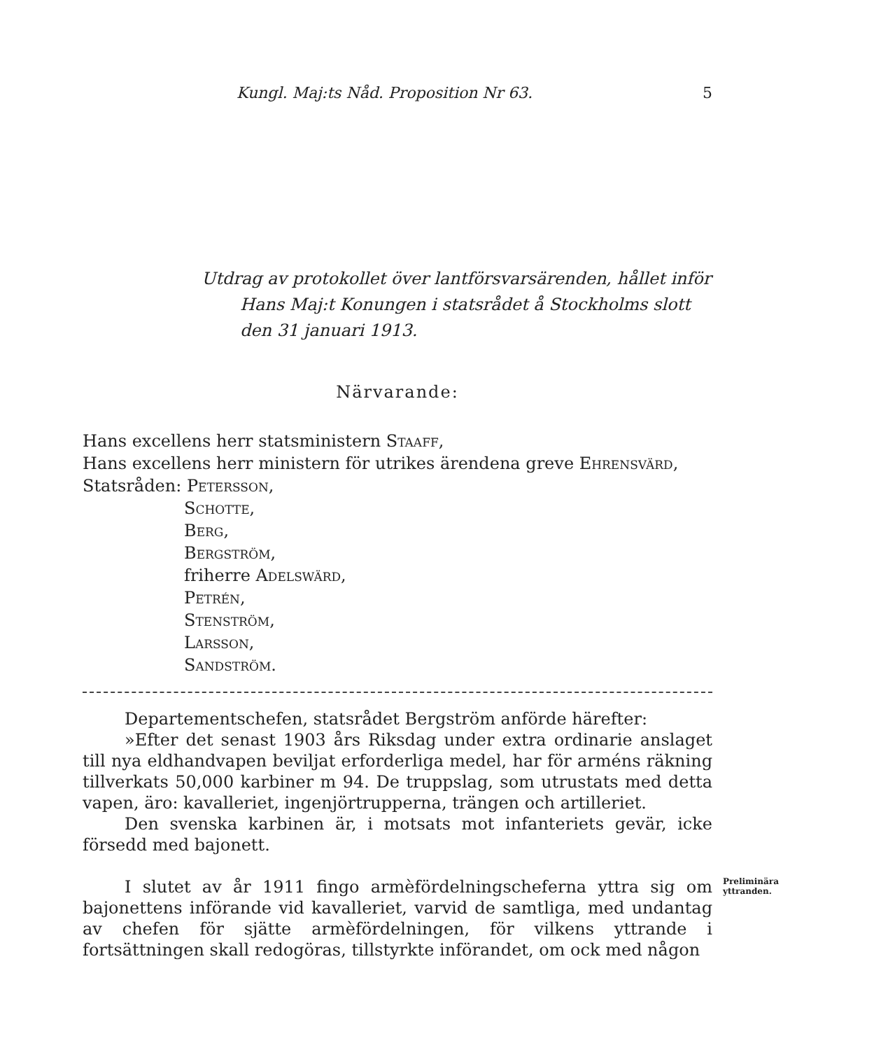Kungl. Maj:ts Nåd. Proposition Nr 63. 5
Utdrag av protokollet över lantförsvarsärenden, hållet inför
Hans Maj:t Konungen i statsrådet å Stockholms slott
den 31 januari 1913.
Närvarande:
Hans excellens herr statsministern Staaff,
Hans excellens herr ministern för utrikes ärendena greve Ehrensvärd,
Statsråden: Petersson,
Schotte,
Berg,
Bergström,
friherre Adelswärd,
Petrén,
Stenström,
Larsson,
Sandström.
Departementschefen, statsrådet Bergström anförde härefter:
»Efter det senast 1903 års Riksdag under extra ordinarie anslaget till nya eldhandvapen beviljat erforderliga medel, har för arméns räkning tillverkats 50,000 karbiner m 94. De truppslag, som utrustats med detta vapen, äro: kavalleriet, ingenjörtrupperna, trängen och artilleriet.
Den svenska karbinen är, i motsats mot infanteriets gevär, icke försedd med bajonett.
I slutet av år 1911 fingo armèfördelningscheferna yttra sig om bajonettens införande vid kavalleriet, varvid de samtliga, med undantag av chefen för sjätte armèfördelningen, för vilkens yttrande i fortsättningen skall redogöras, tillstyrkte införandet, om ock med någon
Preliminära yttranden.